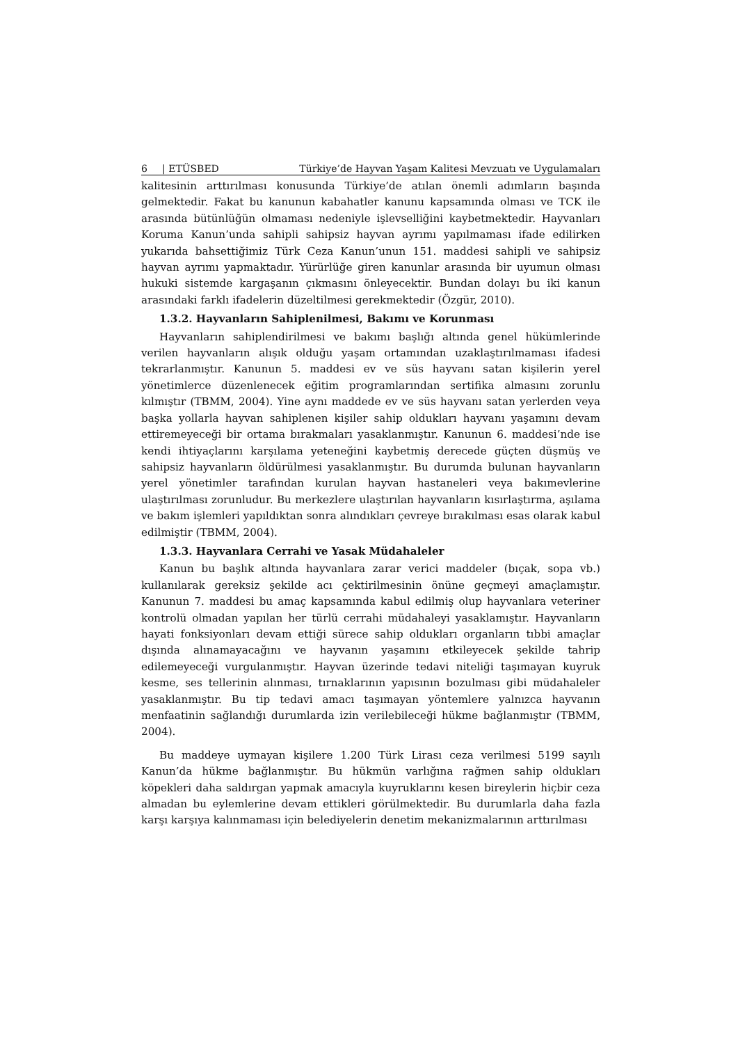6 | ETÜSBED Türkiye’de Hayvan Yaşam Kalitesi Mevzuatı ve Uygulamaları
kalitesinin arttırılması konusunda Türkiye’de atılan önemli adımların başında gelmektedir. Fakat bu kanunun kabahatler kanunu kapsamında olması ve TCK ile arasında bütünlüğün olmaması nedeniyle işlevselliğini kaybetmektedir. Hayvanları Koruma Kanun’unda sahipli sahipsiz hayvan ayrımı yapılmaması ifade edilirken yukarıda bahsettiğimiz Türk Ceza Kanun’unun 151. maddesi sahipli ve sahipsiz hayvan ayrımı yapmaktadır. Yürürlüğe giren kanunlar arasında bir uyumun olması hukuki sistemde kargaşanın çıkmasını önleyecektir. Bundan dolayı bu iki kanun arasındaki farklı ifadelerin düzeltilmesi gerekmektedir (Özgür, 2010).
1.3.2. Hayvanların Sahiplenilmesi, Bakımı ve Korunması
Hayvanların sahiplendirilmesi ve bakımı başlığı altında genel hükümlerinde verilen hayvanların alışık olduğu yaşam ortamından uzaklaştırılmaması ifadesi tekrarlanmıştır. Kanunun 5. maddesi ev ve süs hayvanı satan kişilerin yerel yönetimlerce düzenlenecek eğitim programlarından sertifika almasını zorunlu kılmıştır (TBMM, 2004). Yine aynı maddede ev ve süs hayvanı satan yerlerden veya başka yollarla hayvan sahiplenen kişiler sahip oldukları hayvanı yaşamını devam ettiremeyeceği bir ortama bırakmaları yasaklanmıştır. Kanunun 6. maddesi’nde ise kendi ihtiyaçlarını karşılama yeteneğini kaybetmiş derecede güçten düşmüş ve sahipsiz hayvanların öldürülmesi yasaklanmıştır. Bu durumda bulunan hayvanların yerel yönetimler tarafından kurulan hayvan hastaneleri veya bakımevlerine ulaştırılması zorunludur. Bu merkezlere ulaştırılan hayvanların kısırlaştırma, aşılama ve bakım işlemleri yapıldıktan sonra alındıkları çevreye bırakılması esas olarak kabul edilmiştir (TBMM, 2004).
1.3.3. Hayvanlara Cerrahi ve Yasak Müdahaleler
Kanun bu başlık altında hayvanlara zarar verici maddeler (bıçak, sopa vb.) kullanılarak gereksiz şekilde acı çektirilmesinin önüne geçmeyi amaçlamıştır. Kanunun 7. maddesi bu amaç kapsamında kabul edilmiş olup hayvanlara veteriner kontrolü olmadan yapılan her türlü cerrahi müdahaleyi yasaklamıştır. Hayvanların hayati fonksiyonları devam ettiği sürece sahip oldukları organların tıbbi amaçlar dışında alınamayacağını ve hayvanın yaşamını etkileyecek şekilde tahrip edilemeyeceği vurgulanmıştır. Hayvan üzerinde tedavi niteliği taşımayan kuyruk kesme, ses tellerinin alınması, tırnaklarının yapısının bozulması gibi müdahaleler yasaklanmıştır. Bu tip tedavi amacı taşımayan yöntemlere yalnızca hayvanın menfaatinin sağlandığı durumlarda izin verilebileceği hükme bağlanmıştır (TBMM, 2004).
Bu maddeye uymayan kişilere 1.200 Türk Lirası ceza verilmesi 5199 sayılı Kanun’da hükme bağlanmıştır. Bu hükmün varlığına rağmen sahip oldukları köpekleri daha saldırgan yapmak amacıyla kuyruklarını kesen bireylerin hiçbir ceza almadan bu eylemlerine devam ettikleri görülmektedir. Bu durumlarla daha fazla karşı karşıya kalınmaması için belediyelerin denetim mekanizmalarının arttırılması